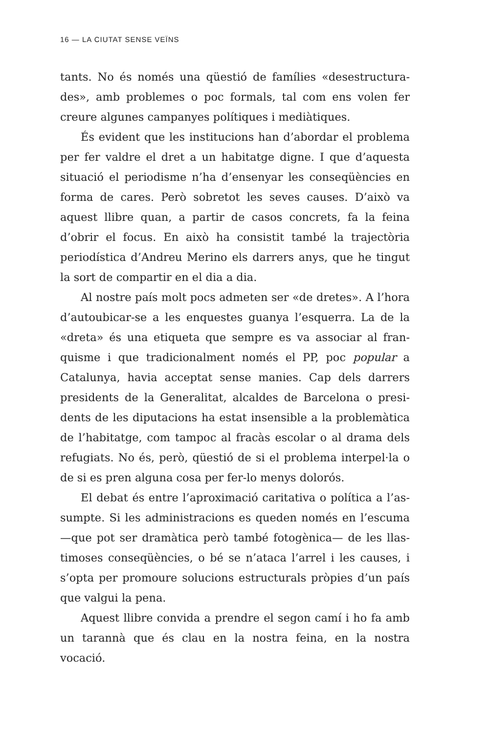16 — LA CIUTAT SENSE VEÏNS
tants. No és només una qüestió de famílies «desestructura­des», amb problemes o poc formals, tal com ens volen fer creure algunes campanyes polítiques i mediàtiques.
És evident que les institucions han d’abordar el proble­ma per fer valdre el dret a un habitatge digne. I que d’aques­ta situació el periodisme n’ha d’ensenyar les conseqüències en forma de cares. Però sobretot les seves causes. D’això va aquest llibre quan, a partir de casos concrets, fa la feina d’obrir el focus. En això ha consistit també la trajectòria periodísti­ca d’Andreu Merino els darrers anys, que he tingut la sort de compartir en el dia a dia.
Al nostre país molt pocs admeten ser «de dretes». A l’ho­ra d’autoubicar-se a les enquestes guanya l’esquerra. La de la «dreta» és una etiqueta que sempre es va associar al fran­quisme i que tradicionalment només el PP, poc popular a Catalunya, havia acceptat sense manies. Cap dels darrers presidents de la Generalitat, alcaldes de Barcelona o presi­dents de les diputacions ha estat insensible a la problemàtica de l’habitatge, com tampoc al fracàs escolar o al drama dels refugiats. No és, però, qüestió de si el problema interpel·la o de si es pren alguna cosa per fer-lo menys dolorós.
El debat és entre l’aproximació caritativa o política a l’as­sumpte. Si les administracions es queden només en l’escuma —que pot ser dramàtica però també fotogènica— de les llas­timoses conseqüències, o bé se n’ataca l’arrel i les causes, i s’opta per promoure solucions estructurals pròpies d’un país que valgui la pena.
Aquest llibre convida a prendre el segon camí i ho fa amb un tarannà que és clau en la nostra feina, en la nostra vocació.